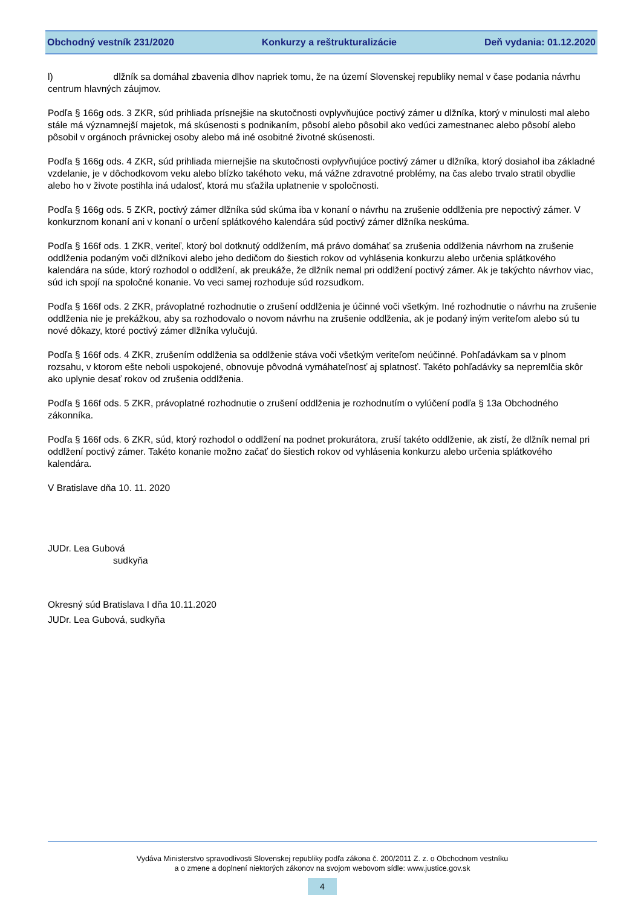Obchodný vestník 231/2020 Konkurzy a reštrukturalizácie Deň vydania: 01.12.2020
l) dlžník sa domáhal zbavenia dlhov napriek tomu, že na území Slovenskej republiky nemal v čase podania návrhu centrum hlavných záujmov.
Podľa § 166g ods. 3 ZKR, súd prihliada prísnejšie na skutočnosti ovplyvňujúce poctivý zámer u dlžníka, ktorý v minulosti mal alebo stále má významnejší majetok, má skúsenosti s podnikaním, pôsobí alebo pôsobil ako vedúci zamestnanec alebo pôsobí alebo pôsobil v orgánoch právnickej osoby alebo má iné osobitné životné skúsenosti.
Podľa § 166g ods. 4 ZKR, súd prihliada miernejšie na skutočnosti ovplyvňujúce poctivý zámer u dlžníka, ktorý dosiahol iba základné vzdelanie, je v dôchodkovom veku alebo blízko takéhoto veku, má vážne zdravotné problémy, na čas alebo trvalo stratil obydlie alebo ho v živote postihla iná udalosť, ktorá mu sťažila uplatnenie v spoločnosti.
Podľa § 166g ods. 5 ZKR, poctivý zámer dlžníka súd skúma iba v konaní o návrhu na zrušenie oddlženia pre nepoctivý zámer. V konkurznom konaní ani v konaní o určení splátkového kalendára súd poctivý zámer dlžníka neskúma.
Podľa § 166f ods. 1 ZKR, veriteľ, ktorý bol dotknutý oddlžením, má právo domáhať sa zrušenia oddlženia návrhom na zrušenie oddlženia podaným voči dlžníkovi alebo jeho dedičom do šiestich rokov od vyhlásenia konkurzu alebo určenia splátkového kalendára na súde, ktorý rozhodol o oddlžení, ak preukáže, že dlžník nemal pri oddlžení poctivý zámer. Ak je takýchto návrhov viac, súd ich spojí na spoločné konanie. Vo veci samej rozhoduje súd rozsudkom.
Podľa § 166f ods. 2 ZKR, právoplatné rozhodnutie o zrušení oddlženia je účinné voči všetkým. Iné rozhodnutie o návrhu na zrušenie oddlženia nie je prekážkou, aby sa rozhodovalo o novom návrhu na zrušenie oddlženia, ak je podaný iným veriteľom alebo sú tu nové dôkazy, ktoré poctivý zámer dlžníka vylučujú.
Podľa § 166f ods. 4 ZKR, zrušením oddlženia sa oddlženie stáva voči všetkým veriteľom neúčinné. Pohľadávkam sa v plnom rozsahu, v ktorom ešte neboli uspokojené, obnovuje pôvodná vymáhateľnosť aj splatnosť. Takéto pohľadávky sa nepremlčia skôr ako uplynie desať rokov od zrušenia oddlženia.
Podľa § 166f ods. 5 ZKR, právoplatné rozhodnutie o zrušení oddlženia je rozhodnutím o vylúčení podľa § 13a Obchodného zákonníka.
Podľa § 166f ods. 6 ZKR, súd, ktorý rozhodol o oddlžení na podnet prokurátora, zruší takéto oddlženie, ak zistí, že dlžník nemal pri oddlžení poctivý zámer. Takéto konanie možno začať do šiestich rokov od vyhlásenia konkurzu alebo určenia splátkového kalendára.
V Bratislave dňa 10. 11. 2020
JUDr. Lea Gubová
sudkyňa
Okresný súd Bratislava I dňa 10.11.2020
JUDr. Lea Gubová, sudkyňa
Vydáva Ministerstvo spravodlivosti Slovenskej republiky podľa zákona č. 200/2011 Z. z. o Obchodnom vestníku
a o zmene a doplnení niektorých zákonov na svojom webovom sídle: www.justice.gov.sk
4